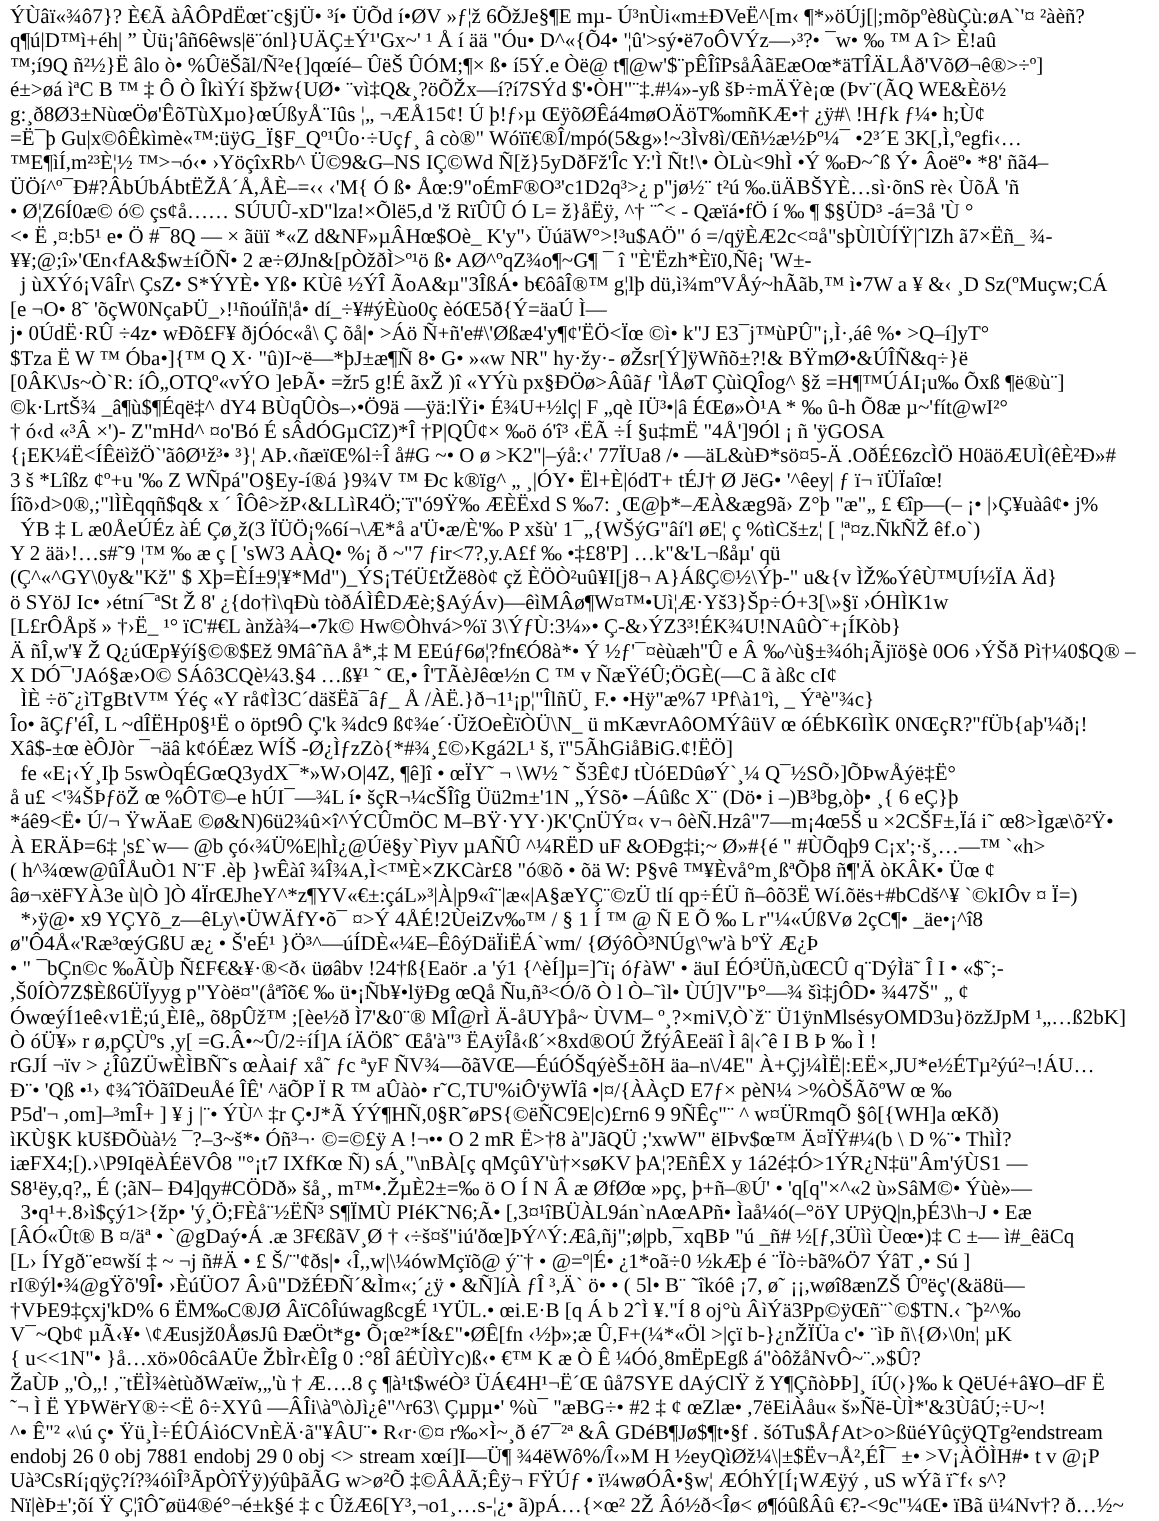ÝÙâï«¾ô7}? È€Ã àÂÔPdËœt¨c§jÜ• ³í• ÜÕd í•ØV »ƒ¦ž 6ÕžJe§¶E mµ- Ú³nÙi«m±ÐVeË^[m‹ ¶*»öÚj[|;mõpºè8ùÇù:øA`'¤ ²àèñ?
q¶ú|D™ì+éh| ” Ùü¡'âñ6êws|ë¨ónl}UÄÇ±Ý¹'Gx~' ¹ Å í ää "Óu• D^«{Õ4• '¦û'>sý•ë7oÔVÝz—›³?• ¯w• ‰ ™ A î> È!aû
™;í9Q ñ²½}Ë âlo ò• %ÛëŠãl/Ñ²e{]qœíé– ÛëŠ ÛÓM;¶× ß• í5Ý.e Òë@ t¶@w'$¨pÊÎîPsåÂãEæOœ*äTÎÄLÅð'VõØ¬ê®>÷º]
é±>øá ìªC B ™ ‡ Ô Ò ÎkìÝí šþžw{UØ• ¨vì‡Q&¸?öÕŽx—í?í7SÝd $'•ÒH"¨‡.#¼»-yß šÞ÷mÄŸè¡œ (Þv¨(ÃQ WE&Èö½
g:¸ð8Ø3±NùœÖø'ÊõTùXµo}œÚßyÅ¨Iûs ¦„ ¬ÆÅ15¢! Ú þ!ƒ›µ ŒÿõØÊá4møOÄöT‰mñKÆ•† ¿ÿ#\ !Hƒk ƒ¼• h;Ù¢
=Ë¯þ Gu|x©ôÊkìmè«™:üÿG_Ï§F_Qº¹Ûo·÷Uçƒ¸ â cò®" Wóïï€®Î/mpó(5&g»!~3Ìv8ì/Œñ½æ½Þº¼¯ •2³´E 3K[,Ì,ºegfi‹…
™E¶ìÍ,m²³È¦½ ™>¬ó‹• ›YöçîxRb^ Ü©9&G–NS IÇ©Wd Ñ[ž}5yDðFž'Îc Y:'Ì Ñt!\• ÒLù<9hÌ •Ý ‰Ð~ˆß Ý• Âoëº• *8' ñã4–
ÜÖí^º¯Ð#?ÂbÚbÁbtËŽÅ´Å,ÅÈ–=‹‹ ‹'M{ Ó ß• Åœ:9"oÉmF®O³'c1D2q³>¿ p"jø½¨ t²ú ‰.üÄBŠYÈ…sì·õnS rè‹ ÙõÅ 'ñ
• Ø¦Z6Í0æ© ó© çs¢å…… SÚUÛ-xD"lza!×Õlë5,d 'ž RïÛÛ Ó L= ž}åËÿ, ^† ¨ˆ< - Qæïá•fÖ í ‰ ¶ $§ÜD³ -á=3å 'Ù °
<• Ë ,¤:b5¹ e• Ö #¯8Q — × ãüï *«Z d&NF»µÂHœ$Oè_ K'y"› ÜúäW°>!³u$AÖ" ó =/qÿÈÆ2c<¤å"sþÙlÙÍŸ|ˆlZh ã7×Ëñ_ ¾-
¥¥;@;î»'Œn‹fA&$w±íÕÑ• 2 æ÷ØJn&[pÒžðÌ>º¹ö ß• AØ^ºqZ¾o¶~G¶ ¯ î "È'Ëzh*Èï0,Ñê¡ 'W±-
j ùXÝó¡VâÎr\ ÇsZ• S*ÝYÈ• Yß• KÙê ½ÝÎ ÃoA&µ"3ÎßÁ• b€ôâÎ®™ g¦lþ dü,ì¾mºVÅý~hÃãb,™ ì•7W a ¥ &‹ ¸D Sz(ºMuçw;CÁ
[e ¬O• 8˜ 'õçW0NçaÞÜ_›!¹ñoúÏñ¦å• dí_÷¥#ýÈùo0ç èóŒ5ð{Ý=äaÚ Ì—
j• 0ÚdË·RÛ ÷4z• wÐõ£F¥ ðjÓóc«å\ Ç õå|• >Áö Ñ+ñ'e#\'Øßæ4'y¶¢'ËÖ<Ïœ ©ì• k"J E3¯j™ùPÛ"¡,Ì·,áê %• >Q–í]yT°
$Tza Ë W ™ Óba•]{™ Q X· "û)I~ë—*þJ±æ¶Ñ 8• G• »«w NR" hy·žy·- øŽsr[Ý]ÿWñõ±?!& BŸmØ•&ÚÎÑ&q÷}ë
[0ÂK\Js~Ò`R: íÔ„OTQº«vÝO ]eÞÃ• =žr5 g!É ãxŽ )î «YÝù px§ÐÖø>Âûãƒ 'ÌÅøT ÇùìQÎog^ §ž =H¶™ÚÁI¡u‰ Õxß ¶ë®ù¨]
©k·LrtŠ¾ _â¶ù$¶Éqë‡^ dY4 BÙqÛÒs–›•Ö9ä —ÿä:lŸi• É¾U+½lç| F „qè IÜ³•|â ÉŒø»Ò¹A * ‰ û-h Õ8æ µ~'fít@wI²°
† ó‹d «³Â ×')- Z"mHd^ ¤o'Bó É sÂdÓGµCîZ)*Î †P|QÛ¢× ‰ö ó'î³ ‹ËÃ ÷Í §u‡mË "4Å']9Ól ¡ ñ 'ÿGOSA
{¡EK¼Ë<ÍÊëìžÖ`'ãôØ¹ž³• ³}¦ AÞ.‹ñæïŒ%l÷Î å#G ~• O ø >K2"|–ýå:‹' 77ÏUa8 /• —äL&ùÐ*sö¤5-Ä .OðÉ£6zcÌÖ H0äöÆUÌ(êÈ²Ð»#
3 š *Lîßz ¢º+u '‰ Z WÑpá"O§Ey-í®á }9¾V ™ Ðc k®ïg^ „ ¸|ÓY• Ël+È|ódT+ tÉJ† Ø JëG• '^êey| ƒ ï¬ ïÜÏaîœ!
Íîõ›d>0®,;"lÌÈqqñ$q& x ´ ÎÔê>žP‹&LLìR4Ö;¨ï"ó9Ÿ‰ ÆÈËxd S ‰7: ¸Œ@þ*–ÆÀ&æg9ã› Z°þ "æ"„ £ €îp—(– ¡• |›Ç¥uàâ¢• j%
ÝB ‡ L æ0ÅeÚÉz àÉ Çø¸ž(3 ÏÜÖ¡%6í¬\Æ*å a'Ü•æ/È'‰ P xšù' 1¯„{WŠýG"âí'l øE¦ ç %tìCš±z¦ [ ¦ª¤z.ÑkÑŽ êf.o`)
Y 2 ää›!…s#˜9 ¦™ ‰ æ ç [ 'sW3 AÀQ• %¡ ð ~"7 ƒir<7?,y.A£f ‰ •‡£8'P] …k"&'L¬ßåµ' qü
(Ç^«^GY\0y&"Kž" $ Xþ=ÈÍ±9¦¥*Md")_ÝS¡TéÜ£tŽë8ò¢ çž ÈÖÒ²uû¥I[j8¬ A}ÁßÇ©½\Ýþ-" u&{v ÌŽ‰ÝêÙ™UÍ½ÏA Äd}
ö SYöJ Ic• ›étní¯ªSt Ž 8' ¿{do†ì\qÐù tòðÁÌÊDÆè;§AýÁv)—êìMÂø¶W¤™•Uì¦Æ·Yš3}Šp÷Ó+3[\»§ï ›ÓHÌK1w
[L£rÔÅpš » †›Ë_ ¹° ïC'#€L ànžà¾–•7k© Hw©Òhvá>%ï 3\ÝƒÙ:3¼»• Ç-&›ÝZ3³!ÉK¾U!NAûÒ˜+¡ÍKòb}
Ä ñÎ,w'¥ Ž Q¿úŒp¥ýí§©®$Ež 9MâˆñA å*,‡ M EEúƒ6ø¦?fn€Ó8à*• Ý ½ƒ'¯¤èùæh''Û e Â ‰^ù§±¾óh¡Ãjïö§è 0O6 ›ÝŠð Pì†¼0$Q® –
X DÓ¯'JAó§æ›O© SÁô3CQè¼3.§4 …ß¥¹ ˜ Œ,• Î'TÃèJêœ½n C ™ v ÑæŸéÛ;ÖGÈ(—C ã àßc cI¢
ÌÈ ÷ö˜¿ìTgBtV™ Ýéç «Y rå¢Ì3C´däšËã¯âƒ_ Å /ÀË.}ð¬1¹¡p¦"ÎlñÜ¸ F.• •Hÿ"æ%7 ¹Pf\à1ºì, _ Ýªè"¾c}
Îo• ãÇƒ'éÎ, L ~dÎËHp0§¹Ë o öpt9Ô Ç'k ¾dc9 ß¢¾e´·ÜžOeÈïÒÜ\N_ ü mKævrAôOMÝâüV œ óÉbK6IÌK 0NŒçR?"fÜb{aþ'¼ð¡!
Xâ$-±œ èÔJòr ¯¬äâ k¢óÉæz WÍŠ -Ø¿ÌƒzZò{*#¾¸£©›Kgá2L¹ š, ï"5ÃhGiåBiG.¢!ËÖ]
fe «E¡‹Ý¸Iþ 5swÒqÉGœQ3ydX¯*»W›O|4Z, ¶ê]î • œÏY˜ ¬ \W½ ˜ Š3Ê¢J tÙóEDûøÝ`¸¼ Q¯½SÕ›]ÕÞwÅýë‡Ë°
å u£ <'¾ŠÞƒöŽ œ %ÔT©–e hÚI¯—¾L í• šçR¬¼cŠÎîg Üü2m±'1N „ÝSõ• –Áûßc X¨ (Dö• i –)B³bg,òþ• ¸{ 6 eÇ}þ
*áê9<Ë• Ú/¬ ŸwÄaE ©ø&N)6ü2¾û×î^ÝCÛmÖC M–BŸ·YY·)K'ÇnÜÝ¤‹ v¬ ôèÑ.Hzâ"7—m¡4œ5Š u ×2CŠF±,Ïá i˜ œ8>Ìgæ\õ²Ÿ•
À ERÄÞ=6‡ ¦s£`w— @b çó‹¾Ü%E|hÌ¿@Úë§y`Pìyv µAÑÛ ^¼RËD uF &OÐg‡i;~ Ø»#{é " #ÙÕqþ9 C¡x';·š¸…—™ `«h>
( h^¾œw@ûÎÅuÒ1 N¨F .èþ }wÊàî ¾Î¾A,Ì<™È×ZKCàr£8 "ó®õ • õä W: P§vê ™¥Èvå°m¸ßªÕþ8 ñ¶'Ä òKÂK• Üœ ¢
âø¬xëFYÀ3e ù|Ò ]Ò 4ÏrŒJheY^*z¶YV«€±:çáL»³|À|p9«î¨|æ«|A§æYÇ¨©zÜ tlí qp÷ÉÜ ñ–ôõ3Ë Wí.õës+#bCdš^¥ `©kIÔv ¤ Ï=)
*›ÿ@• x9 YÇYõ_z—êLy\•ÜWÄfY•õ¯ ¤>Ý 4ÅÉ!2ÙeiZv‰™ / § 1 Í ™ @ Ñ E Õ ‰ L r"¼«ÚßVø 2çC¶• _äe•¡^î8
ø"Ô4Å«'Ræ³œýGßU æ¿ • Š'eÉ¹ }Ö³^—úÍDÈ«¼E–ÊôýDäÏiËÁ`wm/ {ØýôÒ³NÚg\ºw'à bºŸ Æ¿Þ
• " ¯bÇn©c ‰ÃÙþ Ñ£F€&¥·®<ð‹ üøâbv !24†ß{Eaör .a 'ý1 {^èÍ]µ=]ˆï¡ óƒàW' • äuI ÉÓ³Üñ,ùŒCÛ q¨DýÌä˜ Î I • «$˜;-
,Š0ÍÒ7Z$Èß6ÜÏyyg p"Yòë¤"(åªîõ€ ‰ ü•¡Ñb¥•lÿÐg œQå Ñu,ñ³<Ó/õ Ò l Ò–˜ìl• ÙÚ]V"Þ°—¾ šì‡jÔD• ¾47Š" „ ¢
ÓwœýÍ1eê‹v1Ë;ú¸ÈIê„ õ8pÛž™ ;[èe½ð Ì7'&0¨® MÎ@rÌ Ä-åUYþå~ ÙVM– º¸?×miV,Ò`ž¨ Ü1ÿnMlsésyOMD3u}özžJpM ¹„…ß2bK]
Ò óÜ¥» r ø,pÇÙºs ,y[ =G.Â•~Û/2÷íÍ]A íÄÖß˜ Œå'à"³ ËAÿÎå‹ß´×8xd®OÚ ŽfýÂEeäî Ì â|‹ˆê I B Þ ‰ Ì !
rGJÍ ¬ïv > ¿ÎûZÜwÈÌBÑ˜s œÀaiƒ xå˜ ƒc ªyF ÑV¾—õãVŒ—ÉúÓŠqýèŠ±õH äa–n\/4E" À+Çj¼ÌË|:EË×,JU*e½ÉTµ²ýú²¬!ÁU…
Ð¨• 'Qß •¹› ¢¾ˆîÖãîDeuÅé ÎÊ' ^äÕP Ï R ™ aÛàò• r˜C,TU'%iÔ'ÿWÏâ •|¤/{ÀÀçD E7ƒ× pèN¼ >%ÒŠÃõºW œ ‰
P5d'¬ ,om]–³mÎ+ ] ¥ j |¨• ÝÙ^ ‡r Ç•J*Ã ÝÝ¶HÑ,0§R˜øPS{©ëÑC9E|c)£rn6 9 9ÑÊç"¨ ^ w¤ÜRmqÕ §ô[{WH]a œKð)
ìKÙ§K kUšÐÕùà½ ¯?–3~š*• Óñ³¬· ©=©£ÿ A !¬•• O 2 mR Ë>†8 à"JãQÜ ;'xwW" ëIÞv$œ™ Ä¤ÏŸ#¼(b \ D %¨• ThìÌ?
iæFX4;[).›\P9IqëÀÉëVÔ8 "°¡t7 IXfKœ Ñ) sÁ¸"\nBÀ[ç qMçûY'ù†×søKV þA¦?EñÊX y 1á2é‡Ó>1ÝR¿N‡ü"Âm'ýÙS1 —
S8¹ëy,q?„ É (;ãN– Ð4]qy#CÖDð» šå¸, m™•.ŽµÈ2±=‰ ö O Í N Â æ ØfØœ »pç, þ+ñ–®Ú' • 'q[q"×^«2 ù»SâM©• Ýùè»—
3•q¹+.8›ì$çý1>{žp• 'ý¸Ö;FÈå¨½ËÑ³ S¶ÏMÙ PIéK˜N6;Ã• [,3¤¹îBÜÀL9án`nAœAPñ• Ìaå¼ó(–°öY UPÿQ|n,þÉ3\h¬J • Eæ
[ÂÓ«Ût® B ¤/äª • `@gDaý•Á .æ 3F€ßãV¸Ø † ‹÷š¤š"iú'ðœ]ÞÝ^Ý:Æâ,ñj";ø|pb,¯xqBÞ "ú _ñ# ½[ƒ,3Üìì Ùeœ•)‡ C ±— ì#_êäCq
[L› ÍYgð¨e¤wší ‡ ~ ¬j ñ#Ä • £ Š/¨'¢ðs|• ‹Î,,w|\¼ówMçïõ@ ý¨† • @=º|É• ¿1*oã÷0 ½kÆþ é ¨Ïò÷bã%Ö7 ÝâT ,• Sú ]
rI®ýl•¾@gŸõ'9Î• ›ÈúÜO7 Â›û"DžÉÐÑ´&Ìm«;´¿ÿ • &Ñ]íÀ ƒÎ ³,Ä` ö• • ( 5l• B¨ ˜îkóê ¡7, ø˜ ¡¡,wøî8ænZŠ Ûºëç'(&ä8ü—
†VÞE9‡çxj'kD% 6 ËM‰C®JØ ÂïCôÎúwagßcgÉ ¹YÜL.• œi.E·B [q Á b 2ˆÌ ¥."Í 8 oj°ù ÂìÝä3Pp©ÿŒñ¨`©$TN.‹ ˜þ²^‰
V¯~Qb¢ µÃ‹¥• \¢Æusjž0ÅøsJû ÐæÖt*g• Õ¡œ²*Í&£"•ØÊ[fn ‹½þ»;æ Û,F+(¼*«Öl >|çï b-}¿nŽÏÜa c'• ¨ìÞ ñ\{Ø›\0n¦ µK
{ u<<1N"• }å…xö»0ôcâAÜe ŽbÌr‹ÈÎg 0 :°8Î âÉÙÌYc)ß‹• €™ K æ Ò Ê ¼Óó¸8mËpEgß á"òôžåNvÔ~¨.»$Û?
ŽaÙÞ „'Ò„! ,¨tËÌ¾ètùðWæïw,„'ù † Æ….8 ç ¶à¹t$wéÒ³ ÜÁ€4H¹¬Ë´Œ ûå7SYE dAýClŸ ž Y¶ÇñòÞÞ]¸ íÚ(›}‰ k QëUé+â¥O–dF Ë
˜¬ Ì Ë YÞWërY®÷<Ë ô÷XYû —ÂÎi\àº\òJì¿ê"^r63\ Çµpµ•' %ù¯ "æBG÷• #2 ‡ ¢ œZlæ• ,7ëEiÀåu« š»Ñë-ÙÌ*'&3ÙâÚ;÷U~!
^• Ê"² «\ú ç• Ÿü¸Ì÷ÉÛÁìóCVnÈÄ·ã"¥ÂU¨• R‹r·©¤ r‰×Ì~¸ð é7¯²ª &Â GDéB¶Jø$¶t•§f . šóTu$ÅƒAt>o>ßüéYûçÿQTg²endstream
endobj 26 0 obj 7881 endobj 29 0 obj <> stream xœí]I—Ü¶ ¾4ëWô%/Î‹»M H ½eyQìØž¼\|±$Ëv¬Å²,ÉÎ¯ ±• >V¡ÀÖÌH#• t v @¡P
Uà³CsRí¡qÿç?í?¾óìÎ³ÃpÒîŸÿ)ýûþãÃG w>ø²Õ ‡©ÂÅÃ;Êÿ¬ FŸÚƒ • ï¼wøÓÂ•§w¦ ÆÓhÝ[Í¡WÆÿý , uS wÝã ï˜f‹ s^?
Nï|èÞ±';õí Ÿ Ç¦îÔ˜øü4®é°¬é±k§é ‡ c ÛžÆ6[Y³,¬o1¸…s-¦¿• ã)pÁ…{×œ² 2Ž Âó½ð<Îø< ø¶óûßÂû €?-<9c"¼Œ• ïBã ü¼Nv†? ð…½~